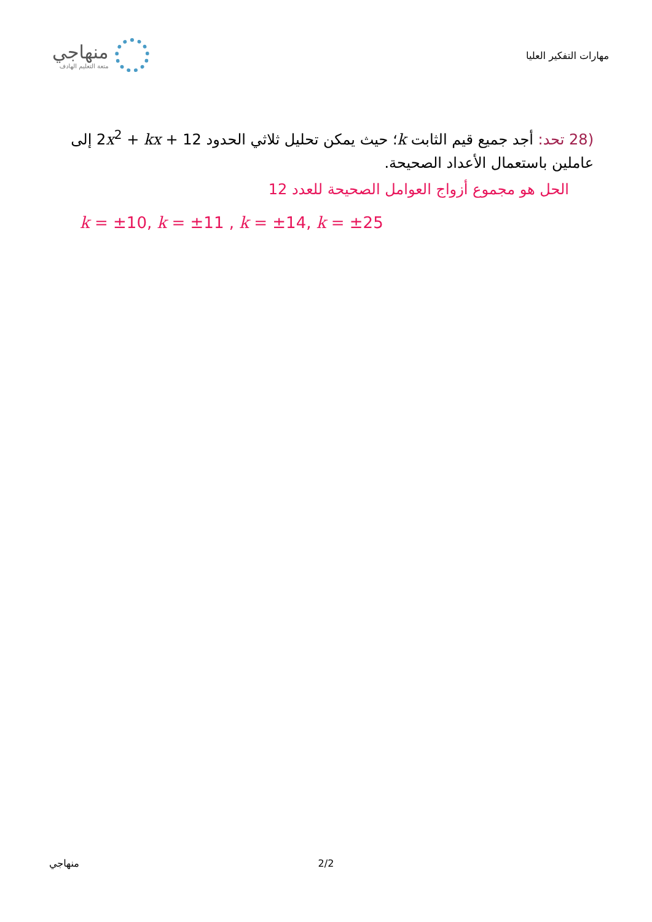منهاجي
متعة التعليم الهادف
مهارات التفكير العليا
(28 تحد: أجد جميع قيم الثابت k؛ حيث يمكن تحليل ثلاثي الحدود 2x<sup>2</sup> + kx + 12 إلى عاملين باستعمال الأعداد الصحيحة.
الحل هو مجموع أزواج العوامل الصحيحة للعدد 12
k = ±10, k = ±11 , k = ±14, k = ±25
منهاجي 2/2